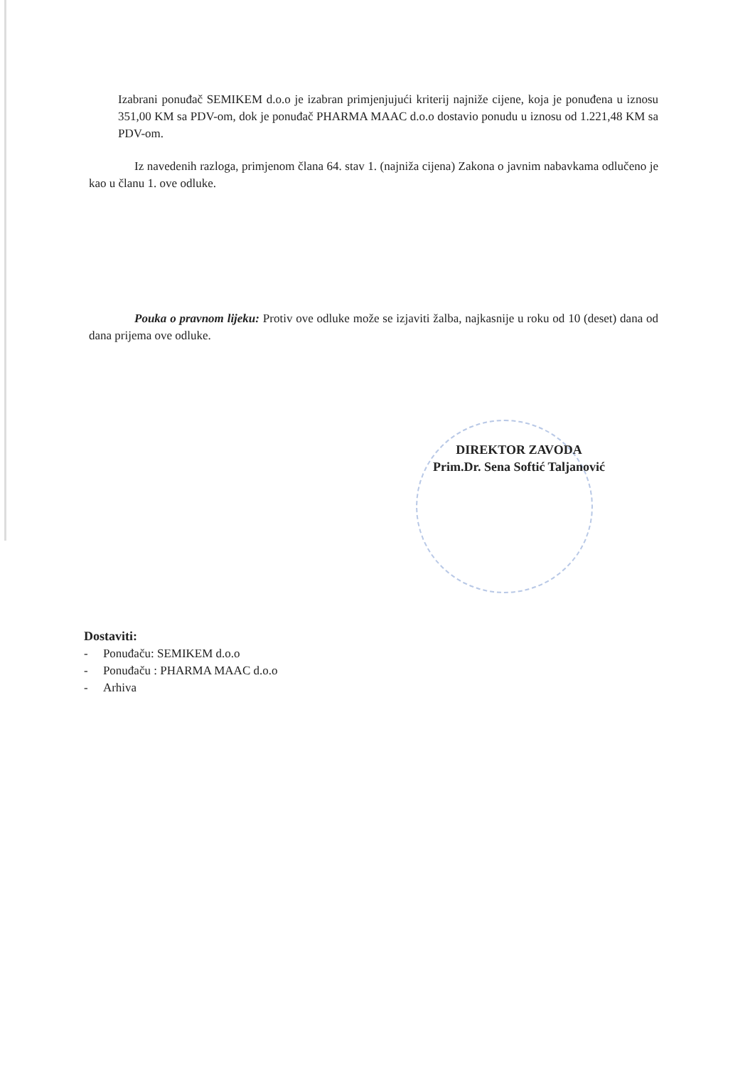Izabrani ponuđač SEMIKEM d.o.o je izabran primjenjujući kriterij najniže cijene, koja je ponuđena u iznosu 351,00 KM sa PDV-om, dok je ponuđač PHARMA MAAC d.o.o dostavio ponudu u iznosu od 1.221,48 KM sa PDV-om.
Iz navedenih razloga, primjenom člana 64. stav 1. (najniža cijena) Zakona o javnim nabavkama odlučeno je kao u članu 1. ove odluke.
Pouka o pravnom lijeku: Protiv ove odluke može se izjaviti žalba, najkasnije u roku od 10 (deset) dana od dana prijema ove odluke.
DIREKTOR ZAVODA
Prim.Dr. Sena Softić Taljanović
Dostaviti:
- Ponuđaču: SEMIKEM d.o.o
- Ponuđaču : PHARMA MAAC d.o.o
- Arhiva